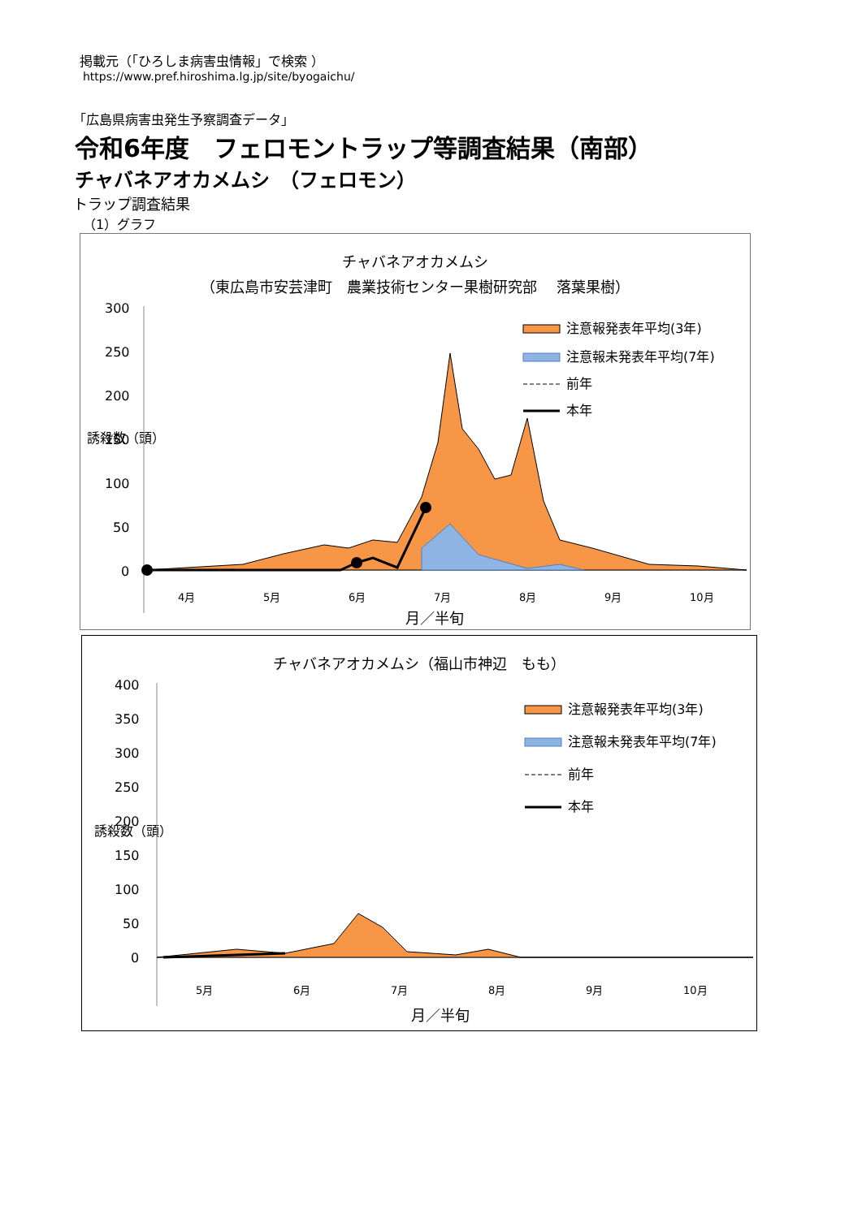掲載元（「ひろしま病害虫情報」で検索 ）
https://www.pref.hiroshima.lg.jp/site/byogaichu/
「広島県病害虫発生予察調査データ」
令和6年度　フェロモントラップ等調査結果（南部）
チャバネアオカメムシ　（フェロモン）
トラップ調査結果
（1）グラフ
チャバネアオカメムシ
（東広島市安芸津町　農業技術センター果樹研究部　 落葉果樹）
300
250
200
150
100
50
0
誘殺数（頭）
注意報発表年平均(3年)
注意報未発表年平均(7年)
前年
本年
4月
5月
6月
7月
8月
9月
10月
月／半旬
チャバネアオカメムシ（福山市神辺　もも）
400
350
300
250
200
150
100
50
0
誘殺数（頭）
注意報発表年平均(3年)
注意報未発表年平均(7年)
前年
本年
5月
6月
7月
8月
9月
10月
月／半旬